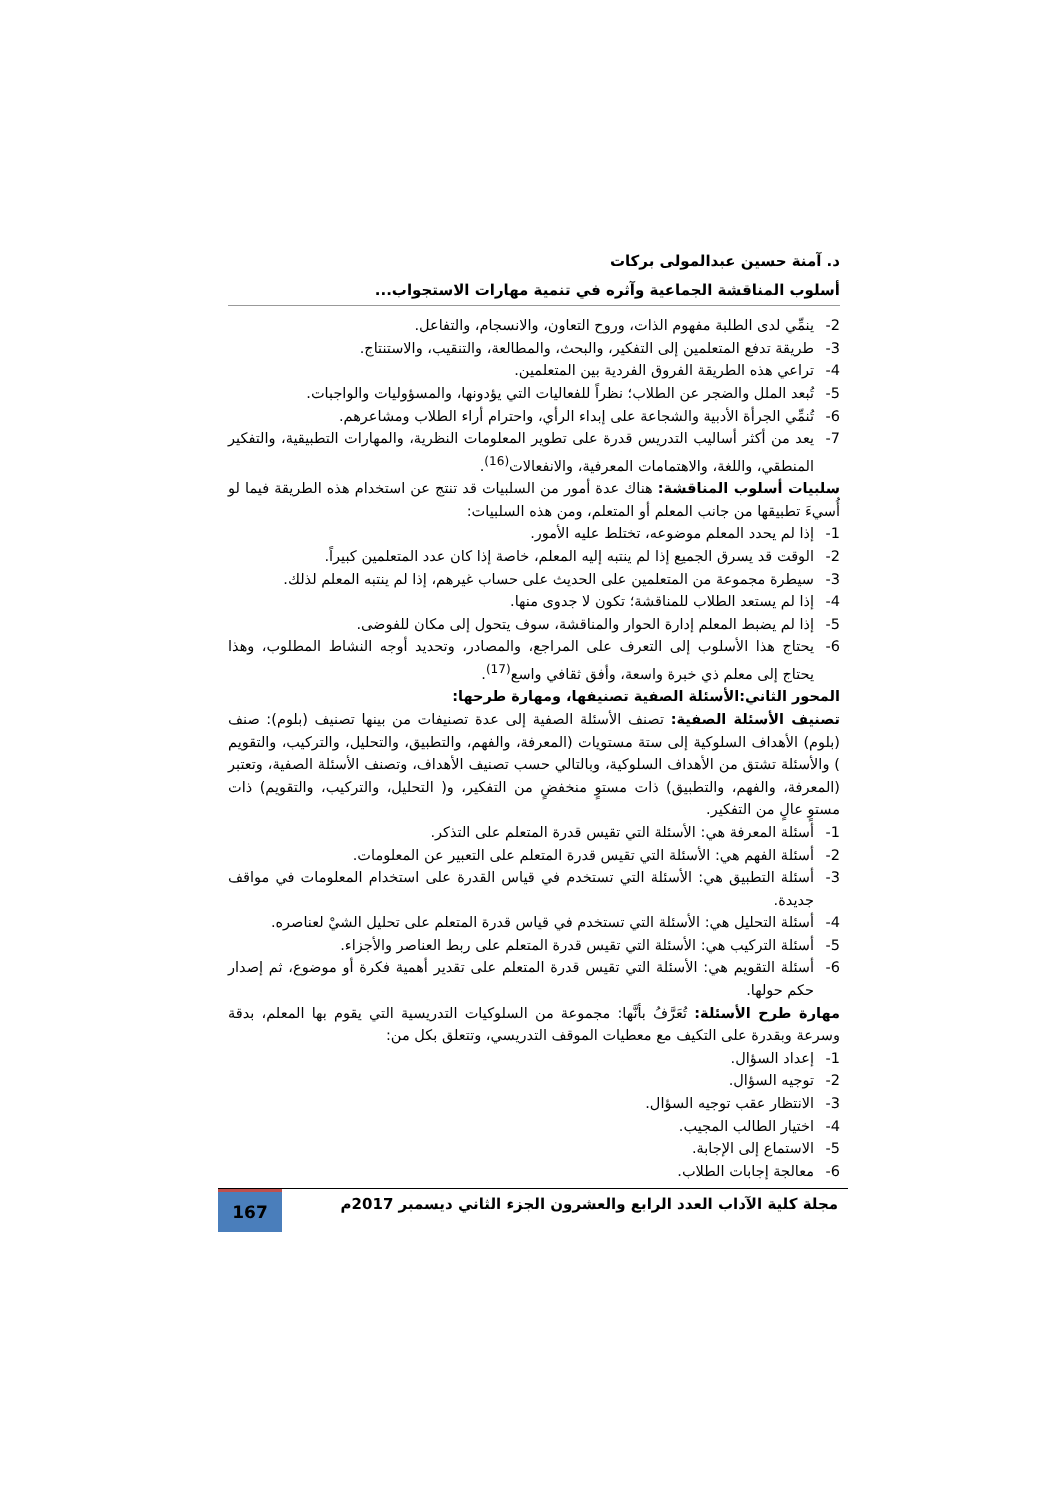د. آمنة حسين عبدالمولى بركات
أسلوب المناقشة الجماعية وآثره في تنمية مهارات الاستجواب...
2- ينمِّي لدى الطلبة مفهوم الذات، وروح التعاون، والانسجام، والتفاعل.
3- طريقة تدفع المتعلمين إلى التفكير، والبحث، والمطالعة، والتنقيب، والاستنتاج.
4- تراعي هذه الطريقة الفروق الفردية بين المتعلمين.
5- تُبعد الملل والضجر عن الطلاب؛ نظراً للفعاليات التي يؤدونها، والمسؤوليات والواجبات.
6- تُنمِّي الجرأة الأدبية والشجاعة على إبداء الرأي، واحترام أراء الطلاب ومشاعرهم.
7- يعد من أكثر أساليب التدريس قدرة على تطوير المعلومات النظرية، والمهارات التطبيقية، والتفكير المنطقي، واللغة، والاهتمامات المعرفية، والانفعالات<sup>(16)</sup>.
سلبيات أسلوب المناقشة: هناك عدة أمور من السلبيات قد تنتج عن استخدام هذه الطريقة فيما لو أُسيءَ تطبيقها من جانب المعلم أو المتعلم، ومن هذه السلبيات:
1- إذا لم يحدد المعلم موضوعه، تختلط عليه الأمور.
2- الوقت قد يسرق الجميع إذا لم ينتبه إليه المعلم، خاصة إذا كان عدد المتعلمين كبيراً.
3- سيطرة مجموعة من المتعلمين على الحديث على حساب غيرهم، إذا لم ينتبه المعلم لذلك.
4- إذا لم يستعد الطلاب للمناقشة؛ تكون لا جدوى منها.
5- إذا لم يضبط المعلم إدارة الحوار والمناقشة، سوف يتحول إلى مكان للفوضى.
6- يحتاج هذا الأسلوب إلى التعرف على المراجع، والمصادر، وتحديد أوجه النشاط المطلوب، وهذا يحتاج إلى معلم ذي خبرة واسعة، وأفق ثقافي واسع<sup>(17)</sup>.
المحور الثاني:الأسئلة الصفية تصنيفها، ومهارة طرحها:
تصنيف الأسئلة الصفية: تصنف الأسئلة الصفية إلى عدة تصنيفات من بينها تصنيف (بلوم): صنف (بلوم) الأهداف السلوكية إلى ستة مستويات (المعرفة، والفهم، والتطبيق، والتحليل، والتركيب، والتقويم ) والأسئلة تشتق من الأهداف السلوكية، وبالتالي حسب تصنيف الأهداف، وتصنف الأسئلة الصفية، وتعتبر (المعرفة، والفهم، والتطبيق) ذات مستوٍ منخفضٍ من التفكير، و( التحليل، والتركيب، والتقويم) ذات مستوٍ عالٍ من التفكير.
1- أسئلة المعرفة هي: الأسئلة التي تقيس قدرة المتعلم على التذكر.
2- أسئلة الفهم هي: الأسئلة التي تقيس قدرة المتعلم على التعبير عن المعلومات.
3- أسئلة التطبيق هي: الأسئلة التي تستخدم في قياس القدرة على استخدام المعلومات في مواقف جديدة.
4- أسئلة التحليل هي: الأسئلة التي تستخدم في قياس قدرة المتعلم على تحليل الشيْ لعناصره.
5- أسئلة التركيب هي: الأسئلة التي تقيس قدرة المتعلم على ربط العناصر والأجزاء.
6- أسئلة التقويم هي: الأسئلة التي تقيس قدرة المتعلم على تقدير أهمية فكرة أو موضوع، ثم إصدار حكم حولها.
مهارة طرح الأسئلة: تُعَرَّفُ بأنَّها: مجموعة من السلوكيات التدريسية التي يقوم بها المعلم، بدقة وسرعة وبقدرة على التكيف مع معطيات الموقف التدريسي، وتتعلق بكل من:
1- إعداد السؤال.
2- توجيه السؤال.
3- الانتظار عقب توجيه السؤال.
4- اختيار الطالب المجيب.
5- الاستماع إلى الإجابة.
6- معالجة إجابات الطلاب.
مجلة كلية الآداب العدد الرابع والعشرون الجزء الثاني ديسمبر 2017م
167